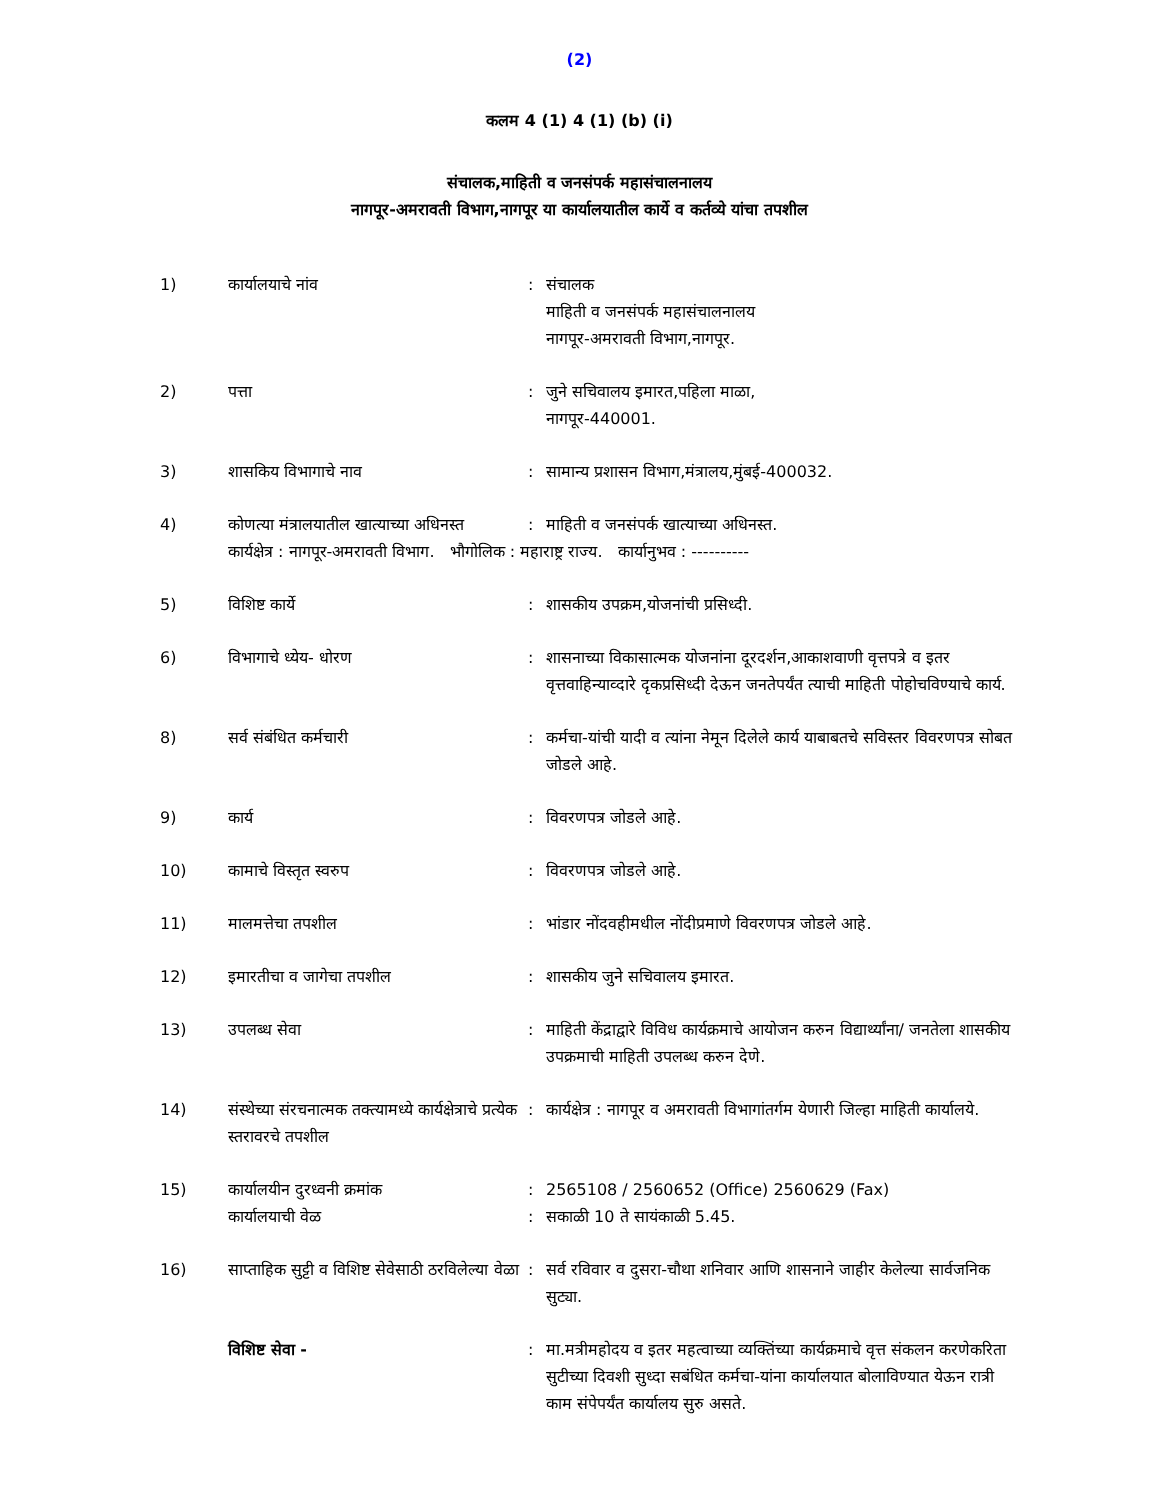(2)
कलम 4 (1) 4 (1) (b) (i)
संचालक,माहिती व जनसंपर्क महासंचालनालय
नागपूर-अमरावती विभाग,नागपूर या कार्यालयातील कार्ये व कर्तव्ये यांचा तपशील
| 1) | कार्यालयाचे नांव | : | संचालक माहिती व जनसंपर्क महासंचालनालय नागपूर-अमरावती विभाग,नागपूर. |
| 2) | पत्ता | : | जुने सचिवालय इमारत,पहिला माळा, नागपूर-440001. |
| 3) | शासकिय विभागाचे नाव | : | सामान्य प्रशासन विभाग,मंत्रालय,मुंबई-400032. |
| 4) | कोणत्या मंत्रालयातील खात्याच्या अधिनस्त | : | माहिती व जनसंपर्क खात्याच्या अधिनस्त. |
| | कार्यक्षेत्र : नागपूर-अमरावती विभाग. भौगोलिक : महाराष्ट्र राज्य. कार्यानुभव : ---------- | | |
| 5) | विशिष्ट कार्ये | : | शासकीय उपक्रम,योजनांची प्रसिध्दी. |
| 6) | विभागाचे ध्येय- धोरण | : | शासनाच्या विकासात्मक योजनांना दूरदर्शन,आकाशवाणी वृत्तपत्रे व इतर वृत्तवाहिन्याव्दारे दृकप्रसिध्दी देऊन जनतेपर्यंत त्याची माहिती पोहोचविण्याचे कार्य. |
| 8) | सर्व संबंधित कर्मचारी | : | कर्मचा-यांची यादी व त्यांना नेमून दिलेले कार्य याबाबतचे सविस्तर विवरणपत्र सोबत जोडले आहे. |
| 9) | कार्य | : | विवरणपत्र जोडले आहे. |
| 10) | कामाचे विस्तृत स्वरुप | : | विवरणपत्र जोडले आहे. |
| 11) | मालमत्तेचा तपशील | : | भांडार नोंदवहीमधील नोंदीप्रमाणे विवरणपत्र जोडले आहे. |
| 12) | इमारतीचा व जागेचा तपशील | : | शासकीय जुने सचिवालय इमारत. |
| 13) | उपलब्ध सेवा | : | माहिती केंद्राद्वारे विविध कार्यक्रमाचे आयोजन करुन विद्यार्थ्यांना/ जनतेला शासकीय उपक्रमाची माहिती उपलब्ध करुन देणे. |
| 14) | संस्थेच्या संरचनात्मक तक्त्यामध्ये कार्यक्षेत्राचे प्रत्येक स्तरावरचे तपशील | : | कार्यक्षेत्र : नागपूर व अमरावती विभागांतर्गम येणारी जिल्हा माहिती कार्यालये. |
| 15) | कार्यालयीन दुरध्वनी क्रमांक | : | 2565108 / 2560652 (Office) 2560629 (Fax) |
| | कार्यालयाची वेळ | : | सकाळी 10 ते सायंकाळी 5.45. |
| 16) | साप्ताहिक सुट्टी व विशिष्ट सेवेसाठी ठरविलेल्या वेळा | : | सर्व रविवार व दुसरा-चौथा शनिवार आणि शासनाने जाहीर केलेल्या सार्वजनिक सुट्या. |
| | विशिष्ट सेवा - | : | मा.मत्रीमहोदय व इतर महत्वाच्या व्यक्तिंच्या कार्यक्रमाचे वृत्त संकलन करणेकरिता सुटीच्या दिवशी सुध्दा सबंधित कर्मचा-यांना कार्यालयात बोलाविण्यात येऊन रात्री काम संपेपर्यंत कार्यालय सुरु असते. |